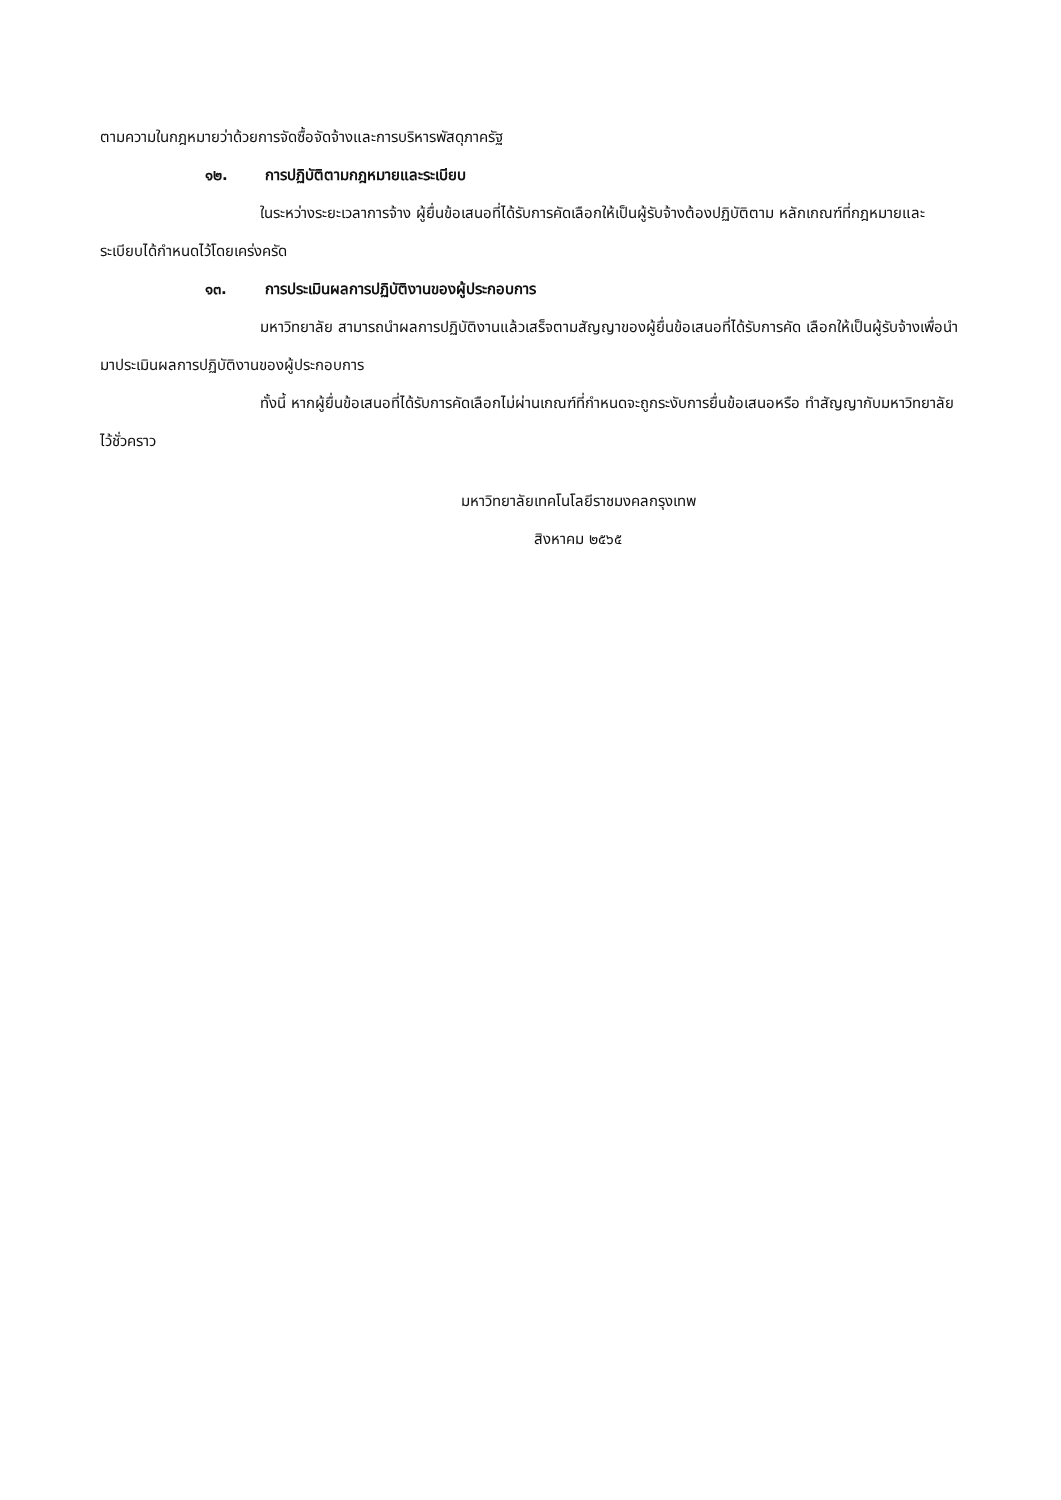ตามความในกฎหมายว่าด้วยการจัดซื้อจัดจ้างและการบริหารพัสดุภาครัฐ
๑๒. การปฏิบัติตามกฎหมายและระเบียบ
ในระหว่างระยะเวลาการจ้าง ผู้ยื่นข้อเสนอที่ได้รับการคัดเลือกให้เป็นผู้รับจ้างต้องปฏิบัติตาม หลักเกณฑ์ที่กฎหมายและระเบียบได้กำหนดไว้โดยเคร่งครัด
๑๓. การประเมินผลการปฏิบัติงานของผู้ประกอบการ
มหาวิทยาลัย สามารถนำผลการปฏิบัติงานแล้วเสร็จตามสัญญาของผู้ยื่นข้อเสนอที่ได้รับการคัด เลือกให้เป็นผู้รับจ้างเพื่อนำมาประเมินผลการปฏิบัติงานของผู้ประกอบการ
ทั้งนี้ หากผู้ยื่นข้อเสนอที่ได้รับการคัดเลือกไม่ผ่านเกณฑ์ที่กำหนดจะถูกระงับการยื่นข้อเสนอหรือ ทำสัญญากับมหาวิทยาลัย ไว้ชั่วคราว
มหาวิทยาลัยเทคโนโลยีราชมงคลกรุงเทพ
สิงหาคม ๒๕๖๕